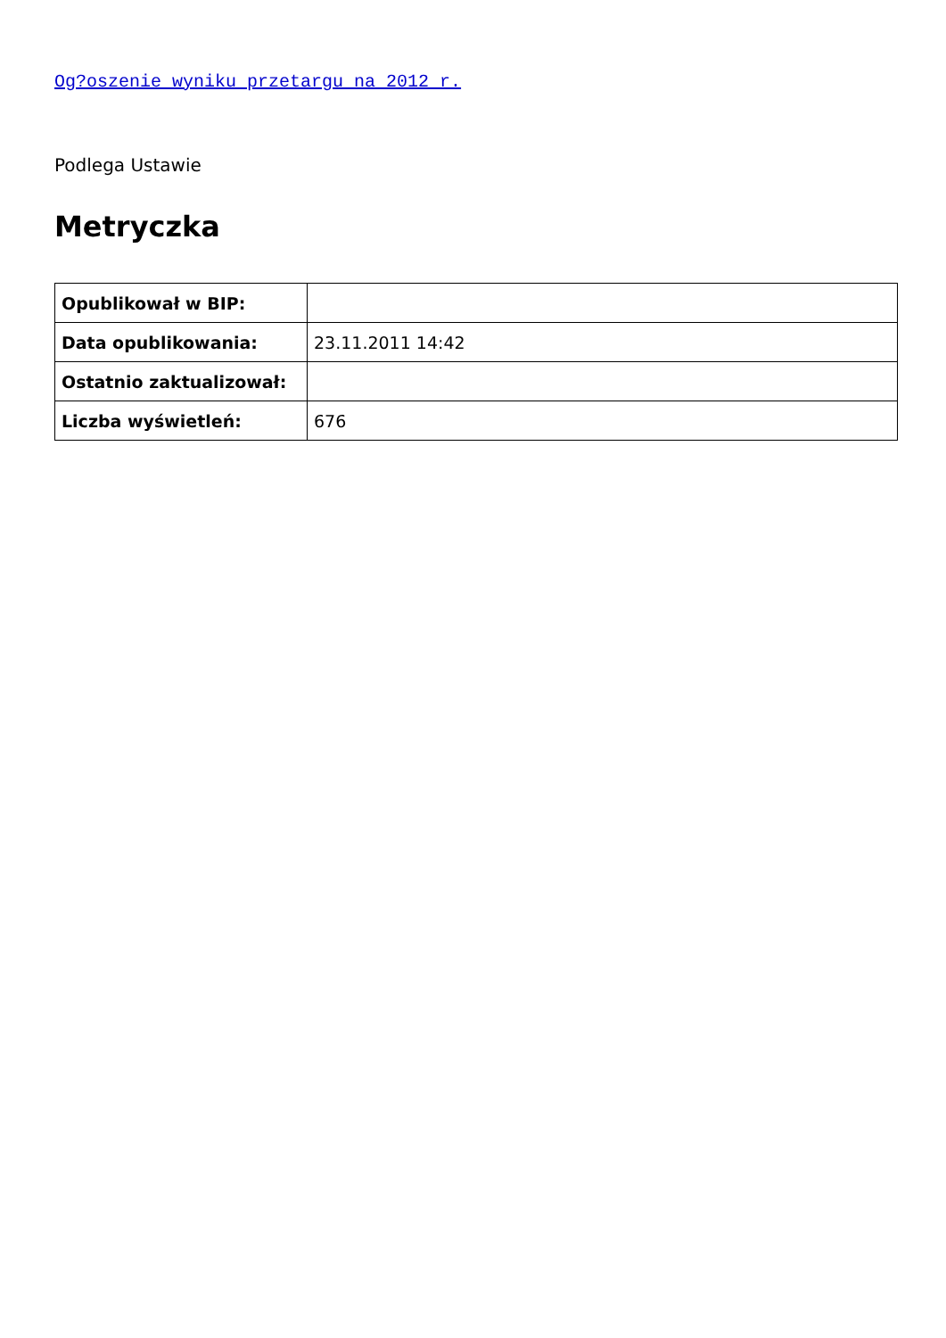Og?oszenie wyniku przetargu na 2012 r.
Podlega Ustawie
Metryczka
| Opublikował w BIP: | |
| Data opublikowania: | 23.11.2011 14:42 |
| Ostatnio zaktualizował: | |
| Liczba wyświetleń: | 676 |